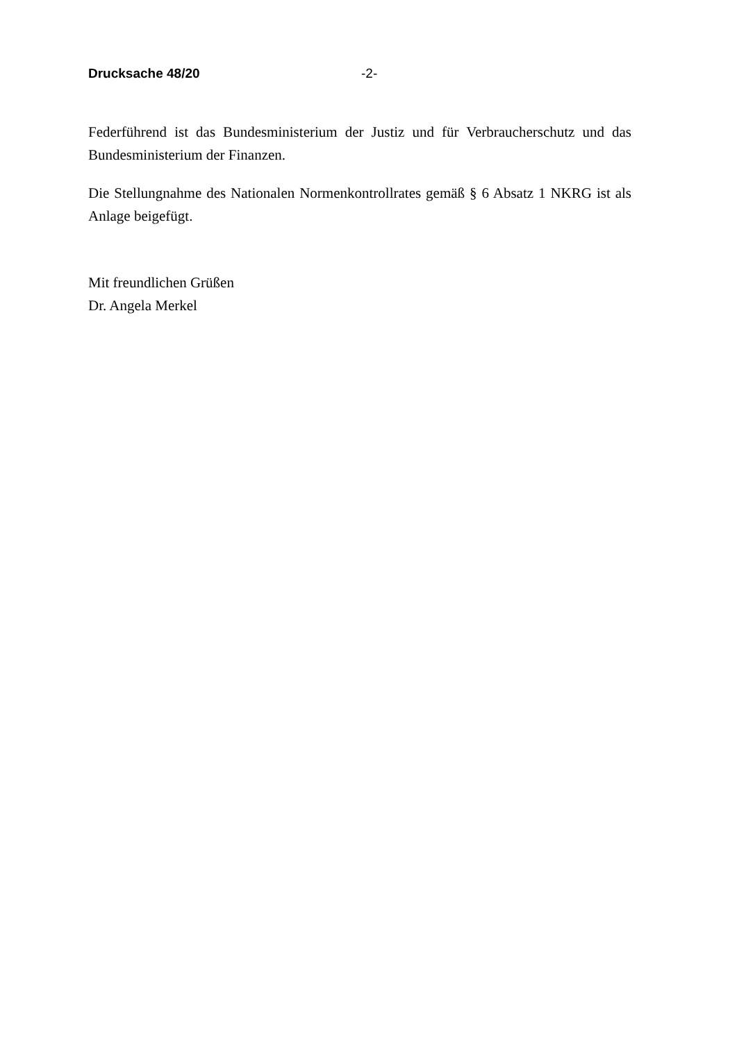Drucksache 48/20 -2-
Federführend ist das Bundesministerium der Justiz und für Verbraucherschutz und das Bundesministerium der Finanzen.
Die Stellungnahme des Nationalen Normenkontrollrates gemäß § 6 Absatz 1 NKRG ist als Anlage beigefügt.
Mit freundlichen Grüßen
Dr. Angela Merkel